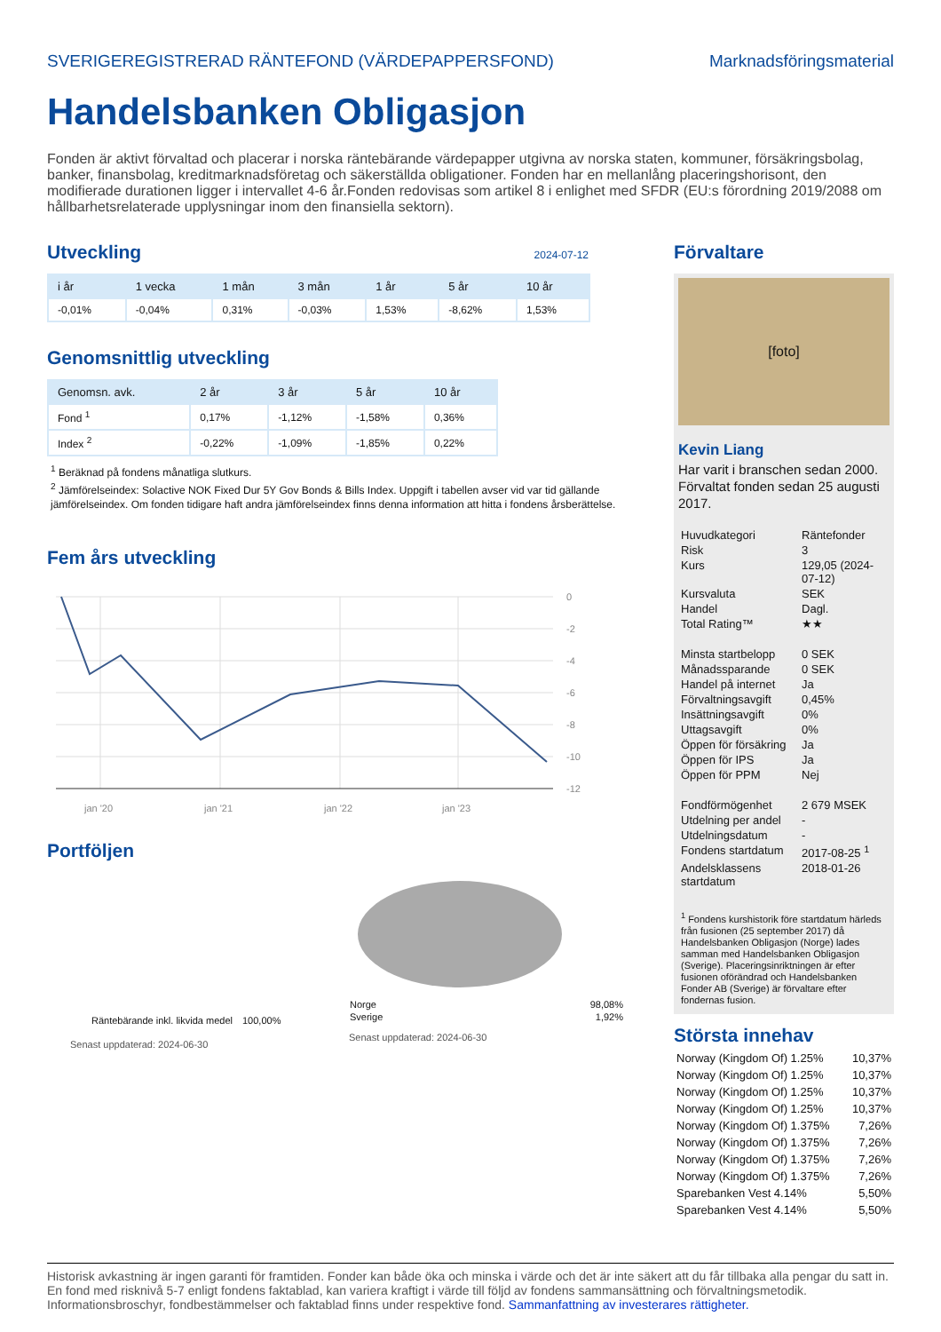SVERIGEREGISTRERAD RÄNTEFOND (VÄRDEPAPPERSFOND) Marknadsföringsmaterial
Handelsbanken Obligasjon
Fonden är aktivt förvaltad och placerar i norska räntebärande värdepapper utgivna av norska staten, kommuner, försäkringsbolag, banker, finansbolag, kreditmarknadsföretag och säkerställda obligationer. Fonden har en mellanlång placeringshorisont, den modifierade durationen ligger i intervallet 4-6 år.Fonden redovisas som artikel 8 i enlighet med SFDR (EU:s förordning 2019/2088 om hållbarhetsrelaterade upplysningar inom den finansiella sektorn).
Utveckling
2024-07-12
| i år | 1 vecka | 1 mån | 3 mån | 1 år | 5 år | 10 år |
| --- | --- | --- | --- | --- | --- | --- |
| -0,01% | -0,04% | 0,31% | -0,03% | 1,53% | -8,62% | 1,53% |
Genomsnittlig utveckling
| Genomsn. avk. | 2 år | 3 år | 5 år | 10 år |
| --- | --- | --- | --- | --- |
| Fond <sup>1</sup> | 0,17% | -1,12% | -1,58% | 0,36% |
| Index <sup>2</sup> | -0,22% | -1,09% | -1,85% | 0,22% |
<sup>1</sup> Beräknad på fondens månatliga slutkurs.
<sup>2</sup> Jämförelseindex: Solactive NOK Fixed Dur 5Y Gov Bonds & Bills Index. Uppgift i tabellen avser vid var tid gällande jämförelseindex. Om fonden tidigare haft andra jämförelseindex finns denna information att hitta i fondens årsberättelse.
Fem års utveckling
0
-2
-4
-6
-8
-10
-12
jan '20
jan '21
jan '22
jan '23
Portföljen
| Räntebärande inkl. likvida medel | 100,00% |
Senast uppdaterad: 2024-06-30
| Norge | 98,08% |
| Sverige | 1,92% |
Senast uppdaterad: 2024-06-30
Förvaltare
[foto]
Kevin Liang
Har varit i branschen sedan 2000.
Förvaltat fonden sedan 25 augusti 2017.
| Huvudkategori | Räntefonder |
| Risk | 3 |
| Kurs | 129,05 (2024-07-12) |
| Kursvaluta | SEK |
| Handel | Dagl. |
| Total Rating™ | ★★ |
| Minsta startbelopp | 0 SEK |
| Månadssparande | 0 SEK |
| Handel på internet | Ja |
| Förvaltningsavgift | 0,45% |
| Insättningsavgift | 0% |
| Uttagsavgift | 0% |
| Öppen för försäkring | Ja |
| Öppen för IPS | Ja |
| Öppen för PPM | Nej |
| Fondförmögenhet | 2 679 MSEK |
| Utdelning per andel | - |
| Utdelningsdatum | - |
| Fondens startdatum | 2017-08-25 <sup>1</sup> |
| Andelsklassens startdatum | 2018-01-26 |
<sup>1</sup> Fondens kurshistorik före startdatum härleds från fusionen (25 september 2017) då Handelsbanken Obligasjon (Norge) lades samman med Handelsbanken Obligasjon (Sverige). Placeringsinriktningen är efter fusionen oförändrad och Handelsbanken Fonder AB (Sverige) är förvaltare efter fondernas fusion.
Största innehav
| Norway (Kingdom Of) 1.25% | 10,37% |
| Norway (Kingdom Of) 1.25% | 10,37% |
| Norway (Kingdom Of) 1.25% | 10,37% |
| Norway (Kingdom Of) 1.25% | 10,37% |
| Norway (Kingdom Of) 1.375% | 7,26% |
| Norway (Kingdom Of) 1.375% | 7,26% |
| Norway (Kingdom Of) 1.375% | 7,26% |
| Norway (Kingdom Of) 1.375% | 7,26% |
| Sparebanken Vest 4.14% | 5,50% |
| Sparebanken Vest 4.14% | 5,50% |
Historisk avkastning är ingen garanti för framtiden. Fonder kan både öka och minska i värde och det är inte säkert att du får tillbaka alla pengar du satt in. En fond med risknivå 5-7 enligt fondens faktablad, kan variera kraftigt i värde till följd av fondens sammansättning och förvaltningsmetodik. Informationsbroschyr, fondbestämmelser och faktablad finns under respektive fond. Sammanfattning av investerares rättigheter.